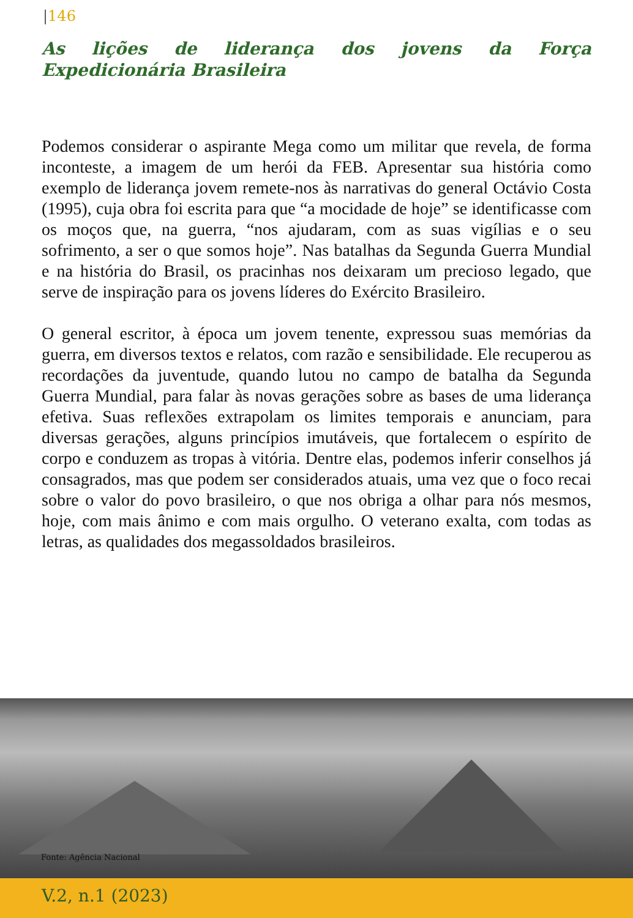|146
As lições de liderança dos jovens da Força Expedicionária Brasileira
Podemos considerar o aspirante Mega como um militar que revela, de forma inconteste, a imagem de um herói da FEB. Apresentar sua história como exemplo de liderança jovem remete-nos às narrativas do general Octávio Costa (1995), cuja obra foi escrita para que “a mocidade de hoje” se identificasse com os moços que, na guerra, “nos ajudaram, com as suas vigílias e o seu sofrimento, a ser o que somos hoje”. Nas batalhas da Segunda Guerra Mundial e na história do Brasil, os pracinhas nos deixaram um precioso legado, que serve de inspiração para os jovens líderes do Exército Brasileiro.
O general escritor, à época um jovem tenente, expressou suas memórias da guerra, em diversos textos e relatos, com razão e sensibilidade. Ele recuperou as recordações da juventude, quando lutou no campo de batalha da Segunda Guerra Mundial, para falar às novas gerações sobre as bases de uma liderança efetiva. Suas reflexões extrapolam os limites temporais e anunciam, para diversas gerações, alguns princípios imutáveis, que fortalecem o espírito de corpo e conduzem as tropas à vitória. Dentre elas, podemos inferir conselhos já consagrados, mas que podem ser considerados atuais, uma vez que o foco recai sobre o valor do povo brasileiro, o que nos obriga a olhar para nós mesmos, hoje, com mais ânimo e com mais orgulho. O veterano exalta, com todas as letras, as qualidades dos megassoldados brasileiros.
Fonte: Agência Nacional
V.2, n.1 (2023)